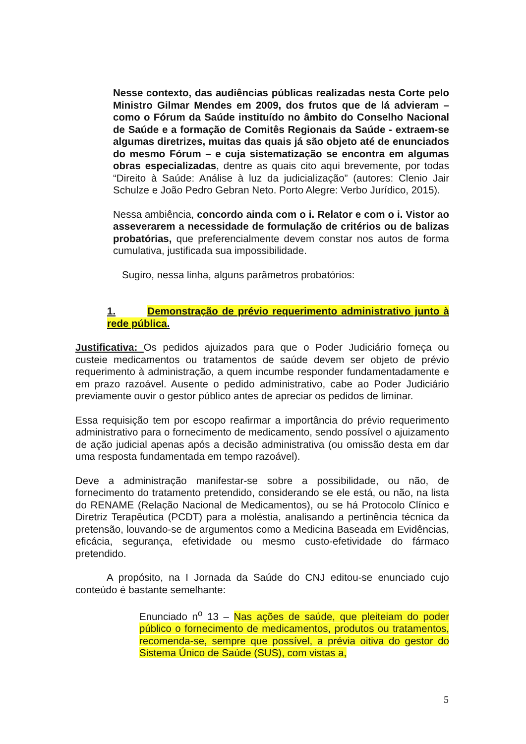Nesse contexto, das audiências públicas realizadas nesta Corte pelo Ministro Gilmar Mendes em 2009, dos frutos que de lá advieram – como o Fórum da Saúde instituído no âmbito do Conselho Nacional de Saúde e a formação de Comitês Regionais da Saúde - extraem-se algumas diretrizes, muitas das quais já são objeto até de enunciados do mesmo Fórum – e cuja sistematização se encontra em algumas obras especializadas, dentre as quais cito aqui brevemente, por todas “Direito à Saúde: Análise à luz da judicialização” (autores: Clenio Jair Schulze e João Pedro Gebran Neto. Porto Alegre: Verbo Jurídico, 2015).
Nessa ambiência, concordo ainda com o i. Relator e com o i. Vistor ao asseverarem a necessidade de formulação de critérios ou de balizas probatórias, que preferencialmente devem constar nos autos de forma cumulativa, justificada sua impossibilidade.
Sugiro, nessa linha, alguns parâmetros probatórios:
1. Demonstração de prévio requerimento administrativo junto à rede pública.
Justificativa: Os pedidos ajuizados para que o Poder Judiciário forneça ou custeie medicamentos ou tratamentos de saúde devem ser objeto de prévio requerimento à administração, a quem incumbe responder fundamentadamente e em prazo razoável. Ausente o pedido administrativo, cabe ao Poder Judiciário previamente ouvir o gestor público antes de apreciar os pedidos de liminar.
Essa requisição tem por escopo reafirmar a importância do prévio requerimento administrativo para o fornecimento de medicamento, sendo possível o ajuizamento de ação judicial apenas após a decisão administrativa (ou omissão desta em dar uma resposta fundamentada em tempo razoável).
Deve a administração manifestar-se sobre a possibilidade, ou não, de fornecimento do tratamento pretendido, considerando se ele está, ou não, na lista do RENAME (Relação Nacional de Medicamentos), ou se há Protocolo Clínico e Diretriz Terapêutica (PCDT) para a moléstia, analisando a pertinência técnica da pretensão, louvando-se de argumentos como a Medicina Baseada em Evidências, eficácia, segurança, efetividade ou mesmo custo-efetividade do fármaco pretendido.
A propósito, na I Jornada da Saúde do CNJ editou-se enunciado cujo conteúdo é bastante semelhante:
Enunciado n<sup>o</sup> 13 – Nas ações de saúde, que pleiteiam do poder público o fornecimento de medicamentos, produtos ou tratamentos, recomenda-se, sempre que possível, a prévia oitiva do gestor do Sistema Único de Saúde (SUS), com vistas a,
5